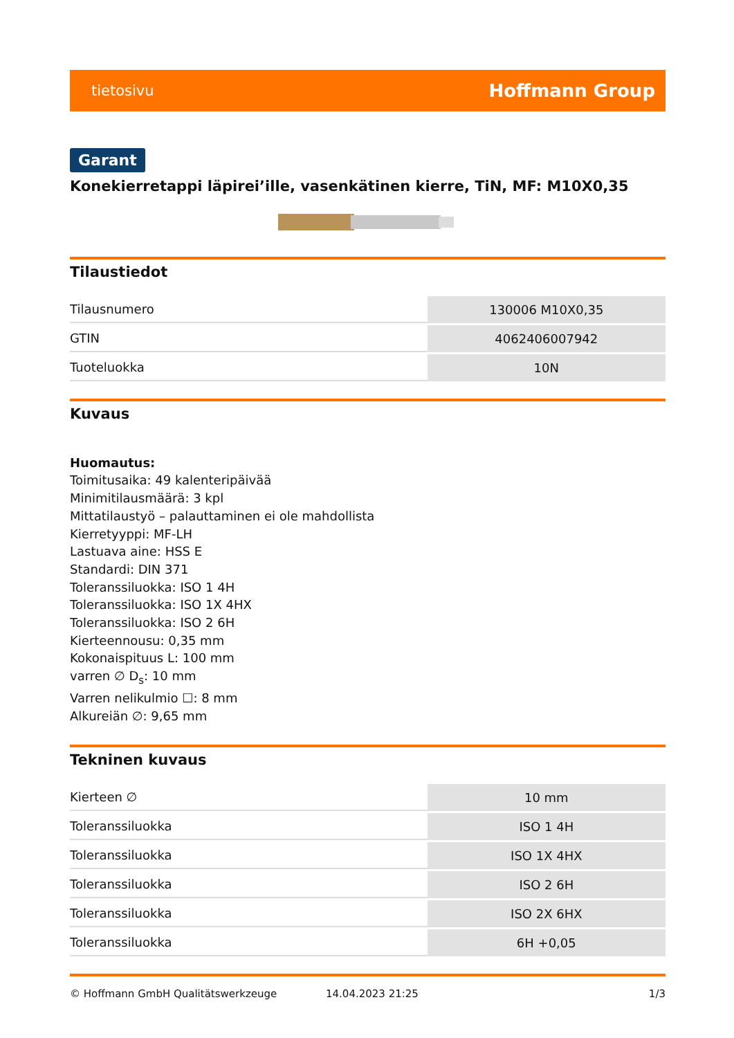tietosivu Hoffmann Group
Garant
Konekierretappi läpirei’ille, vasenkätinen kierre, TiN, MF: M10X0,35
Tilaustiedot
| Tilausnumero | 130006 M10X0,35 |
| GTIN | 4062406007942 |
| Tuoteluokka | 10N |
Kuvaus
Huomautus:
Toimitusaika: 49 kalenteripäivää
Minimitilausmäärä: 3 kpl
Mittatilaustyö – palauttaminen ei ole mahdollista
Kierretyyppi: MF-LH
Lastuava aine: HSS E
Standardi: DIN 371
Toleranssiluokka: ISO 1 4H
Toleranssiluokka: ISO 1X 4HX
Toleranssiluokka: ISO 2 6H
Kierteennousu: 0,35 mm
Kokonaispituus L: 100 mm
varren ∅ D<sub>s</sub>: 10 mm
Varren nelikulmio ☐: 8 mm
Alkureiän ∅: 9,65 mm
Tekninen kuvaus
| Kierteen ∅ | 10 mm |
| Toleranssiluokka | ISO 1 4H |
| Toleranssiluokka | ISO 1X 4HX |
| Toleranssiluokka | ISO 2 6H |
| Toleranssiluokka | ISO 2X 6HX |
| Toleranssiluokka | 6H +0,05 |
© Hoffmann GmbH Qualitätswerkzeuge 14.04.2023 21:25 1/3